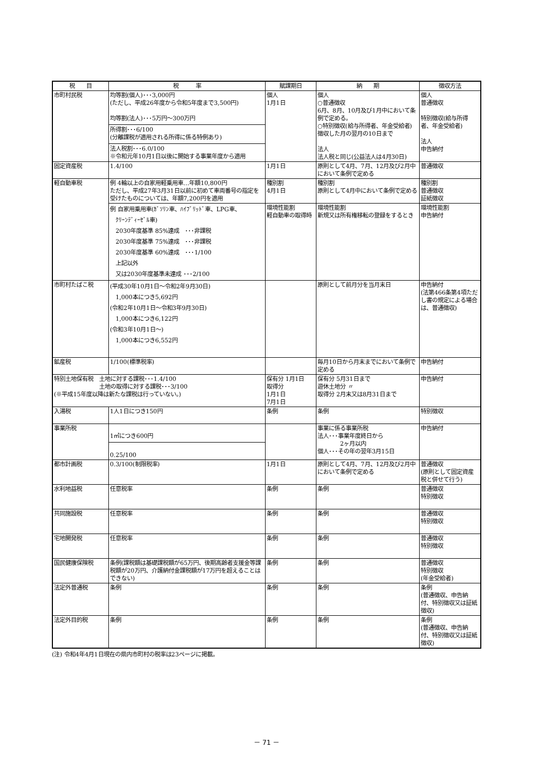| 税 目 | 税 率 | 賦課期日 | 納 期 | 徴収方法 |
| --- | --- | --- | --- | --- |
| 市町村民税 | 均等割(個人)･･･3,000円 (ただし、平成26年度から令和5年度まで3,500円) 均等割(法人)･･･5万円～300万円 所得割･･･6/100 (分離課税が適用される所得に係る特例あり) 法人税割･･･6.0/100 ※令和元年10月1日以後に開始する事業年度から適用 | 個人 1月1日 | 個人 ○普通徴収 6月、8月、10月及び1月中において条例で定める。 ○特別徴収(給与所得者、年金受給者) 徴収した月の翌月の10日まで 法人 法人税と同じ(公益法人は4月30日) | 個人 普通徴収 特別徴収(給与所得者、年金受給者) 法人 申告納付 |
| 固定資産税 | 1.4/100 | 1月1日 | 原則として4月、7月、12月及び2月中において条例で定める | 普通徴収 |
| 軽自動車税 | 例 4輪以上の自家用軽乗用車…年額10,800円 ただし、平成27年3月31日以前に初めて車両番号の指定を受けたものについては、年額7,200円を適用 | 種別割 4月1日 | 種別割 原則として4月中において条例で定める | 種別割 普通徴収 証紙徴収 |
| | 例 自家用乗用車(ｶﾞｿﾘﾝ車、ﾊｲﾌﾞﾘｯﾄﾞ車、LPG車、 ｸﾘｰﾝﾃﾞｨｰｾﾞﾙ車) 2030年度基準 85%達成 ･･･非課税 2030年度基準 75%達成 ･･･非課税 2030年度基準 60%達成 ･･･1/100 上記以外 又は2030年度基準未達成 ･･･2/100 | 環境性能割 軽自動車の取得時 | 環境性能割 新規又は所有権移転の登録をするとき | 環境性能割 申告納付 |
| 市町村たばこ税 | (平成30年10月1日～令和2年9月30日) 1,000本につき5,692円 (令和2年10月1日～令和3年9月30日) 1,000本につき6,122円 (令和3年10月1日～) 1,000本につき6,552円 | | 原則として前月分を当月末日 | 申告納付 (法第466条第4項ただし書の規定による場合は、普通徴収) |
| 鉱産税 | 1/100(標準税率) | | 毎月10日から月末までにおいて条例で定める | 申告納付 |
| 特別土地保有税 土地に対する課税･･･1.4/100 土地の取得に対する課税･･･3/100 (※平成15年度以降は新たな課税は行っていない。) | | 保有分 1月1日 取得分 1月1日 7月1日 | 保有分 5月31日まで 遊休土地分 〃 取得分 2月末又は8月31日まで | 申告納付 |
| 入湯税 | 1人1日につき150円 | 条例 | 条例 | 特別徴収 |
| 事業所税 | 1㎡につき600円 0.25/100 | | 事業に係る事業所税 法人･･･事業年度終日から 2ヶ月以内 個人･･･その年の翌年3月15日 | 申告納付 |
| 都市計画税 | 0.3/100(制限税率) | 1月1日 | 原則として4月、7月、12月及び2月中において条例で定める | 普通徴収 (原則として固定資産税と併せて行う) |
| 水利地益税 | 任意税率 | 条例 | 条例 | 普通徴収 特別徴収 |
| 共同施設税 | 任意税率 | 条例 | 条例 | 普通徴収 特別徴収 |
| 宅地開発税 | 任意税率 | 条例 | 条例 | 普通徴収 特別徴収 |
| 国民健康保険税 | 条例(課税額は基礎課税額が65万円、後期高齢者支援金等課税額が20万円、介護納付金課税額が17万円を超えることはできない) | 条例 | 条例 | 普通徴収 特別徴収 (年金受給者) |
| 法定外普通税 | 条例 | 条例 | 条例 | 条例 (普通徴収、申告納付、特別徴収又は証紙徴収) |
| 法定外目的税 | 条例 | 条例 | 条例 | 条例 (普通徴収、申告納付、特別徴収又は証紙徴収) |
(注) 令和4年4月1日現在の県内市町村の税率は23ページに掲載。
－ 71 －